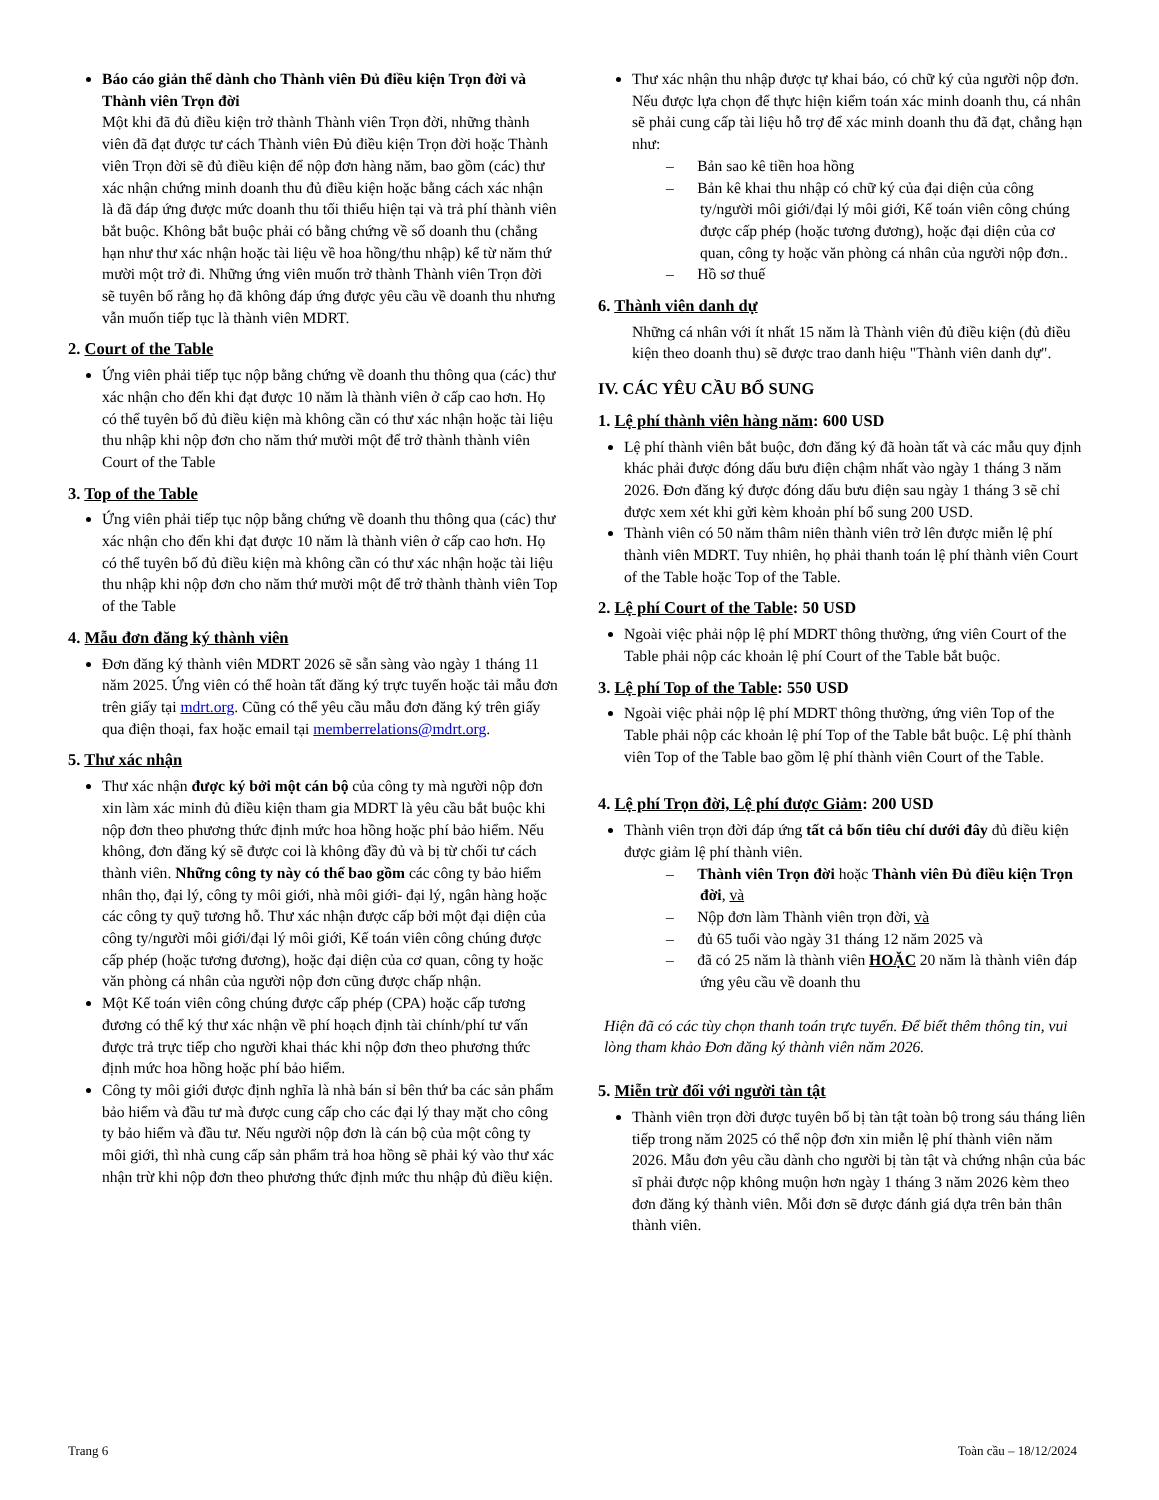Báo cáo giản thể dành cho Thành viên Đủ điều kiện Trọn đời và Thành viên Trọn đời
Một khi đã đủ điều kiện trở thành Thành viên Trọn đời, những thành viên đã đạt được tư cách Thành viên Đủ điều kiện Trọn đời hoặc Thành viên Trọn đời sẽ đủ điều kiện để nộp đơn hàng năm, bao gồm (các) thư xác nhận chứng minh doanh thu đủ điều kiện hoặc bằng cách xác nhận là đã đáp ứng được mức doanh thu tối thiểu hiện tại và trả phí thành viên bắt buộc. Không bắt buộc phải có bằng chứng về số doanh thu (chẳng hạn như thư xác nhận hoặc tài liệu về hoa hồng/thu nhập) kể từ năm thứ mười một trở đi. Những ứng viên muốn trở thành Thành viên Trọn đời sẽ tuyên bố rằng họ đã không đáp ứng được yêu cầu về doanh thu nhưng vẫn muốn tiếp tục là thành viên MDRT.
2. Court of the Table
Ứng viên phải tiếp tục nộp bằng chứng về doanh thu thông qua (các) thư xác nhận cho đến khi đạt được 10 năm là thành viên ở cấp cao hơn. Họ có thể tuyên bố đủ điều kiện mà không cần có thư xác nhận hoặc tài liệu thu nhập khi nộp đơn cho năm thứ mười một để trở thành thành viên Court of the Table
3. Top of the Table
Ứng viên phải tiếp tục nộp bằng chứng về doanh thu thông qua (các) thư xác nhận cho đến khi đạt được 10 năm là thành viên ở cấp cao hơn. Họ có thể tuyên bố đủ điều kiện mà không cần có thư xác nhận hoặc tài liệu thu nhập khi nộp đơn cho năm thứ mười một để trở thành thành viên Top of the Table
4. Mẫu đơn đăng ký thành viên
Đơn đăng ký thành viên MDRT 2026 sẽ sẵn sàng vào ngày 1 tháng 11 năm 2025. Ứng viên có thể hoàn tất đăng ký trực tuyến hoặc tải mẫu đơn trên giấy tại mdrt.org. Cũng có thể yêu cầu mẫu đơn đăng ký trên giấy qua điện thoại, fax hoặc email tại memberrelations@mdrt.org.
5. Thư xác nhận
Thư xác nhận được ký bởi một cán bộ của công ty mà người nộp đơn xin làm xác minh đủ điều kiện tham gia MDRT là yêu cầu bắt buộc khi nộp đơn theo phương thức định mức hoa hồng hoặc phí bảo hiểm. Nếu không, đơn đăng ký sẽ được coi là không đầy đủ và bị từ chối tư cách thành viên. Những công ty này có thể bao gồm các công ty bảo hiểm nhân thọ, đại lý, công ty môi giới, nhà môi giới- đại lý, ngân hàng hoặc các công ty quỹ tương hỗ. Thư xác nhận được cấp bởi một đại diện của công ty/người môi giới/đại lý môi giới, Kế toán viên công chúng được cấp phép (hoặc tương đương), hoặc đại diện của cơ quan, công ty hoặc văn phòng cá nhân của người nộp đơn cũng được chấp nhận.
Một Kế toán viên công chúng được cấp phép (CPA) hoặc cấp tương đương có thể ký thư xác nhận về phí hoạch định tài chính/phí tư vấn được trả trực tiếp cho người khai thác khi nộp đơn theo phương thức định mức hoa hồng hoặc phí bảo hiểm.
Công ty môi giới được định nghĩa là nhà bán sỉ bên thứ ba các sản phẩm bảo hiểm và đầu tư mà được cung cấp cho các đại lý thay mặt cho công ty bảo hiểm và đầu tư. Nếu người nộp đơn là cán bộ của một công ty môi giới, thì nhà cung cấp sản phẩm trả hoa hồng sẽ phải ký vào thư xác nhận trừ khi nộp đơn theo phương thức định mức thu nhập đủ điều kiện.
Thư xác nhận thu nhập được tự khai báo, có chữ ký của người nộp đơn. Nếu được lựa chọn để thực hiện kiểm toán xác minh doanh thu, cá nhân sẽ phải cung cấp tài liệu hỗ trợ để xác minh doanh thu đã đạt, chẳng hạn như:
– Bản sao kê tiền hoa hồng
– Bản kê khai thu nhập có chữ ký của đại diện của công ty/người môi giới/đại lý môi giới, Kế toán viên công chúng được cấp phép (hoặc tương đương), hoặc đại diện của cơ quan, công ty hoặc văn phòng cá nhân của người nộp đơn..
– Hồ sơ thuế
6. Thành viên danh dự
Những cá nhân với ít nhất 15 năm là Thành viên đủ điều kiện (đủ điều kiện theo doanh thu) sẽ được trao danh hiệu "Thành viên danh dự".
IV. CÁC YÊU CẦU BỔ SUNG
1. Lệ phí thành viên hàng năm: 600 USD
Lệ phí thành viên bắt buộc, đơn đăng ký đã hoàn tất và các mẫu quy định khác phải được đóng dấu bưu điện chậm nhất vào ngày 1 tháng 3 năm 2026. Đơn đăng ký được đóng dấu bưu điện sau ngày 1 tháng 3 sẽ chỉ được xem xét khi gửi kèm khoản phí bổ sung 200 USD.
Thành viên có 50 năm thâm niên thành viên trở lên được miễn lệ phí thành viên MDRT. Tuy nhiên, họ phải thanh toán lệ phí thành viên Court of the Table hoặc Top of the Table.
2. Lệ phí Court of the Table: 50 USD
Ngoài việc phải nộp lệ phí MDRT thông thường, ứng viên Court of the Table phải nộp các khoản lệ phí Court of the Table bắt buộc.
3. Lệ phí Top of the Table: 550 USD
Ngoài việc phải nộp lệ phí MDRT thông thường, ứng viên Top of the Table phải nộp các khoản lệ phí Top of the Table bắt buộc. Lệ phí thành viên Top of the Table bao gồm lệ phí thành viên Court of the Table.
4. Lệ phí Trọn đời, Lệ phí được Giảm: 200 USD
Thành viên trọn đời đáp ứng tất cả bốn tiêu chí dưới đây đủ điều kiện được giảm lệ phí thành viên.
– Thành viên Trọn đời hoặc Thành viên Đủ điều kiện Trọn đời, và
– Nộp đơn làm Thành viên trọn đời, và
– đủ 65 tuổi vào ngày 31 tháng 12 năm 2025 và
– đã có 25 năm là thành viên HOẶC 20 năm là thành viên đáp ứng yêu cầu về doanh thu
Hiện đã có các tùy chọn thanh toán trực tuyến. Để biết thêm thông tin, vui lòng tham khảo Đơn đăng ký thành viên năm 2026.
5. Miễn trừ đối với người tàn tật
Thành viên trọn đời được tuyên bố bị tàn tật toàn bộ trong sáu tháng liên tiếp trong năm 2025 có thể nộp đơn xin miễn lệ phí thành viên năm 2026. Mẫu đơn yêu cầu dành cho người bị tàn tật và chứng nhận của bác sĩ phải được nộp không muộn hơn ngày 1 tháng 3 năm 2026 kèm theo đơn đăng ký thành viên. Mỗi đơn sẽ được đánh giá dựa trên bản thân thành viên.
Trang 6 Toàn cầu – 18/12/2024